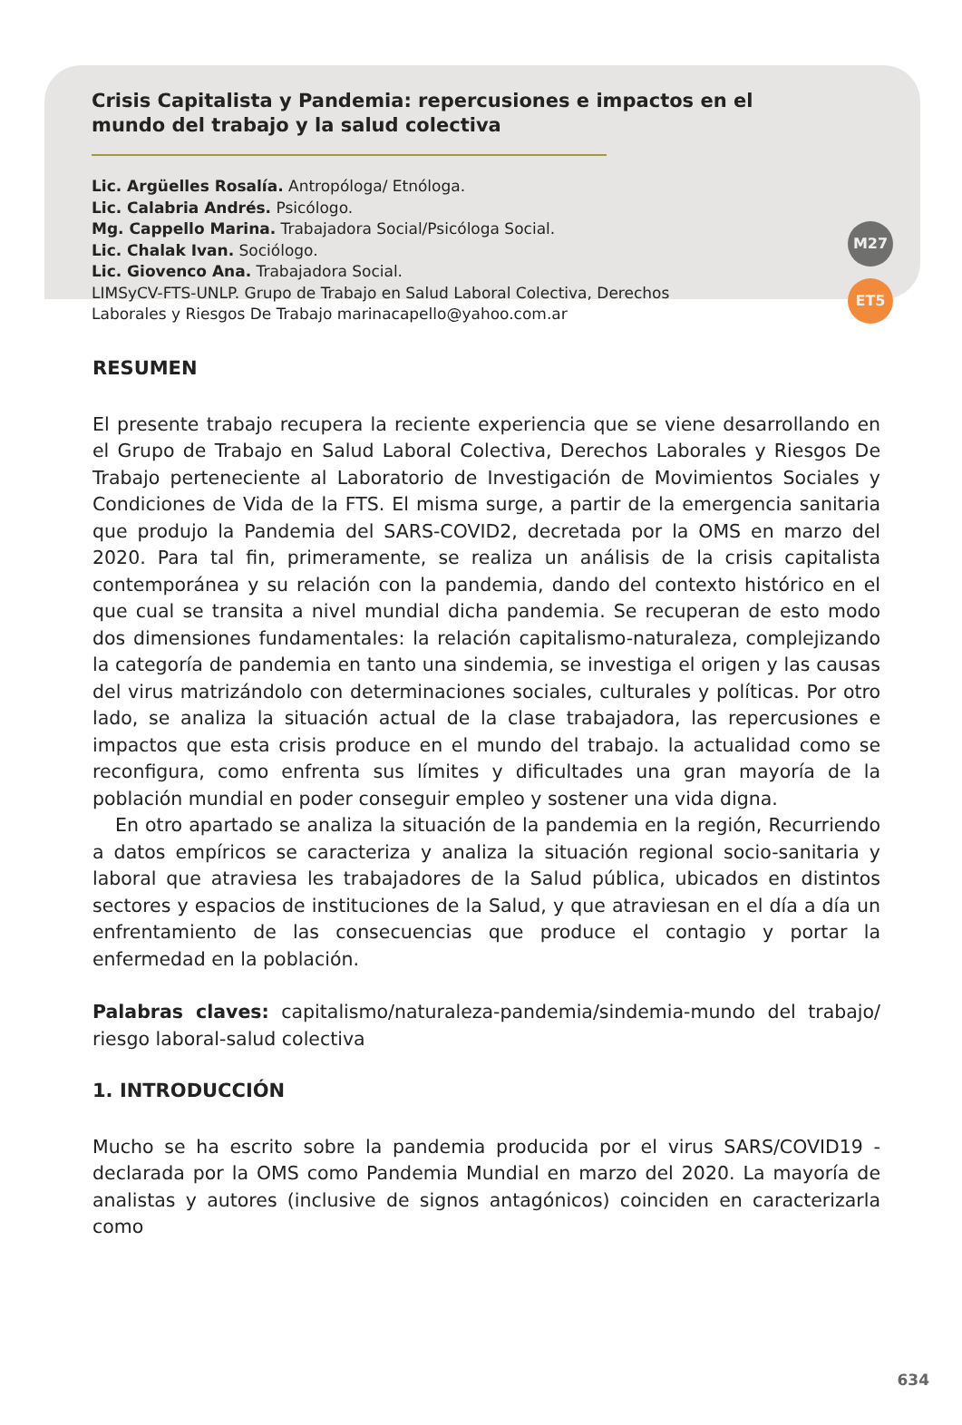Crisis Capitalista y Pandemia: repercusiones e impactos en el mundo del trabajo y la salud colectiva
Lic. Argüelles Rosalía. Antropóloga/ Etnóloga.
Lic. Calabria Andrés. Psicólogo.
Mg. Cappello Marina. Trabajadora Social/Psicóloga Social.
Lic. Chalak Ivan. Sociólogo.
Lic. Giovenco Ana. Trabajadora Social.
LIMSyCV-FTS-UNLP. Grupo de Trabajo en Salud Laboral Colectiva, Derechos
Laborales y Riesgos De Trabajo marinacapello@yahoo.com.ar
M27
ET5
RESUMEN
El presente trabajo recupera la reciente experiencia que se viene desarrollando en el Grupo de Trabajo en Salud Laboral Colectiva, Derechos Laborales y Riesgos De Trabajo perteneciente al Laboratorio de Investigación de Movimientos Sociales y Condiciones de Vida de la FTS. El misma surge, a partir de la emergencia sanitaria que produjo la Pandemia del SARS-COVID2, decretada por la OMS en marzo del 2020. Para tal fin, primeramente, se realiza un análisis de la crisis capitalista contemporánea y su relación con la pandemia, dando del contexto histórico en el que cual se transita a nivel mundial dicha pandemia. Se recuperan de esto modo dos dimensiones fundamentales: la relación capitalismo-naturaleza, complejizando la categoría de pandemia en tanto una sindemia, se investiga el origen y las causas del virus matrizándolo con determinaciones sociales, culturales y políticas. Por otro lado, se analiza la situación actual de la clase trabajadora, las repercusiones e impactos que esta crisis produce en el mundo del trabajo. la actualidad como se reconfigura, como enfrenta sus límites y dificultades una gran mayoría de la población mundial en poder conseguir empleo y sostener una vida digna.
En otro apartado se analiza la situación de la pandemia en la región, Recurriendo a datos empíricos se caracteriza y analiza la situación regional socio-sanitaria y laboral que atraviesa les trabajadores de la Salud pública, ubicados en distintos sectores y espacios de instituciones de la Salud, y que atraviesan en el día a día un enfrentamiento de las consecuencias que produce el contagio y portar la enfermedad en la población.
Palabras claves: capitalismo/naturaleza-pandemia/sindemia-mundo del trabajo/ riesgo laboral-salud colectiva
1. INTRODUCCIÓN
Mucho se ha escrito sobre la pandemia producida por el virus SARS/COVID19 -declarada por la OMS como Pandemia Mundial en marzo del 2020. La mayoría de analistas y autores (inclusive de signos antagónicos) coinciden en caracterizarla como
634